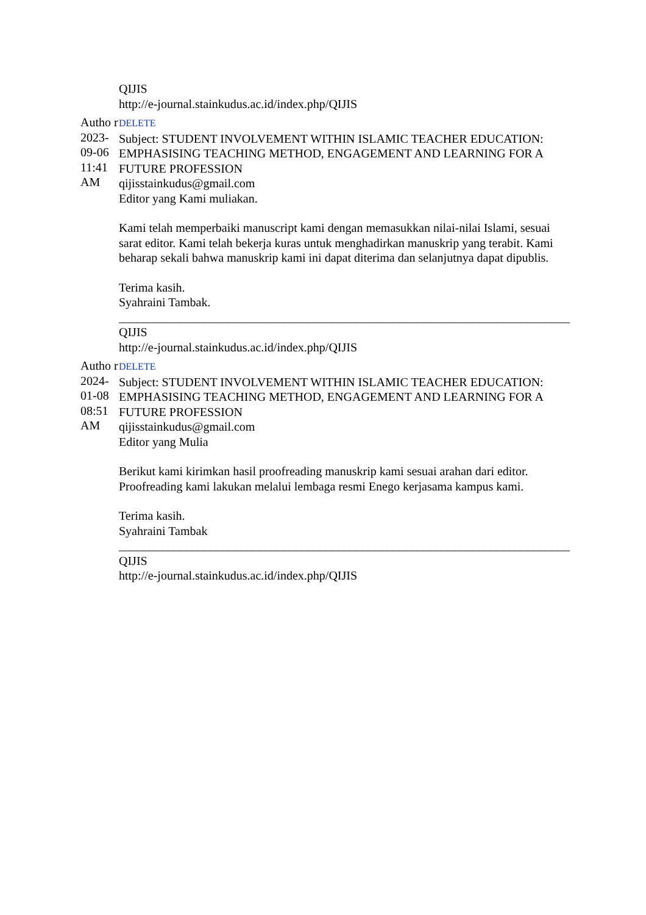QIJIS
http://e-journal.stainkudus.ac.id/index.php/QIJIS
Autho r 2023-09-06 11:41 AM
DELETE
Subject: STUDENT INVOLVEMENT WITHIN ISLAMIC TEACHER EDUCATION: EMPHASISING TEACHING METHOD, ENGAGEMENT AND LEARNING FOR A FUTURE PROFESSION
qijisstainkudus@gmail.com
Editor yang Kami muliakan.
Kami telah memperbaiki manuscript kami dengan memasukkan nilai-nilai Islami, sesuai sarat editor. Kami telah bekerja kuras untuk menghadirkan manuskrip yang terabit. Kami beharap sekali bahwa manuskrip kami ini dapat diterima dan selanjutnya dapat dipublis.
Terima kasih.
Syahraini Tambak.
__________________________________________________________________________
QIJIS
http://e-journal.stainkudus.ac.id/index.php/QIJIS
Autho r 2024-01-08 08:51 AM
DELETE
Subject: STUDENT INVOLVEMENT WITHIN ISLAMIC TEACHER EDUCATION: EMPHASISING TEACHING METHOD, ENGAGEMENT AND LEARNING FOR A FUTURE PROFESSION
qijisstainkudus@gmail.com
Editor yang Mulia
Berikut kami kirimkan hasil proofreading manuskrip kami sesuai arahan dari editor. Proofreading kami lakukan melalui lembaga resmi Enego kerjasama kampus kami.
Terima kasih.
Syahraini Tambak
__________________________________________________________________________
QIJIS
http://e-journal.stainkudus.ac.id/index.php/QIJIS